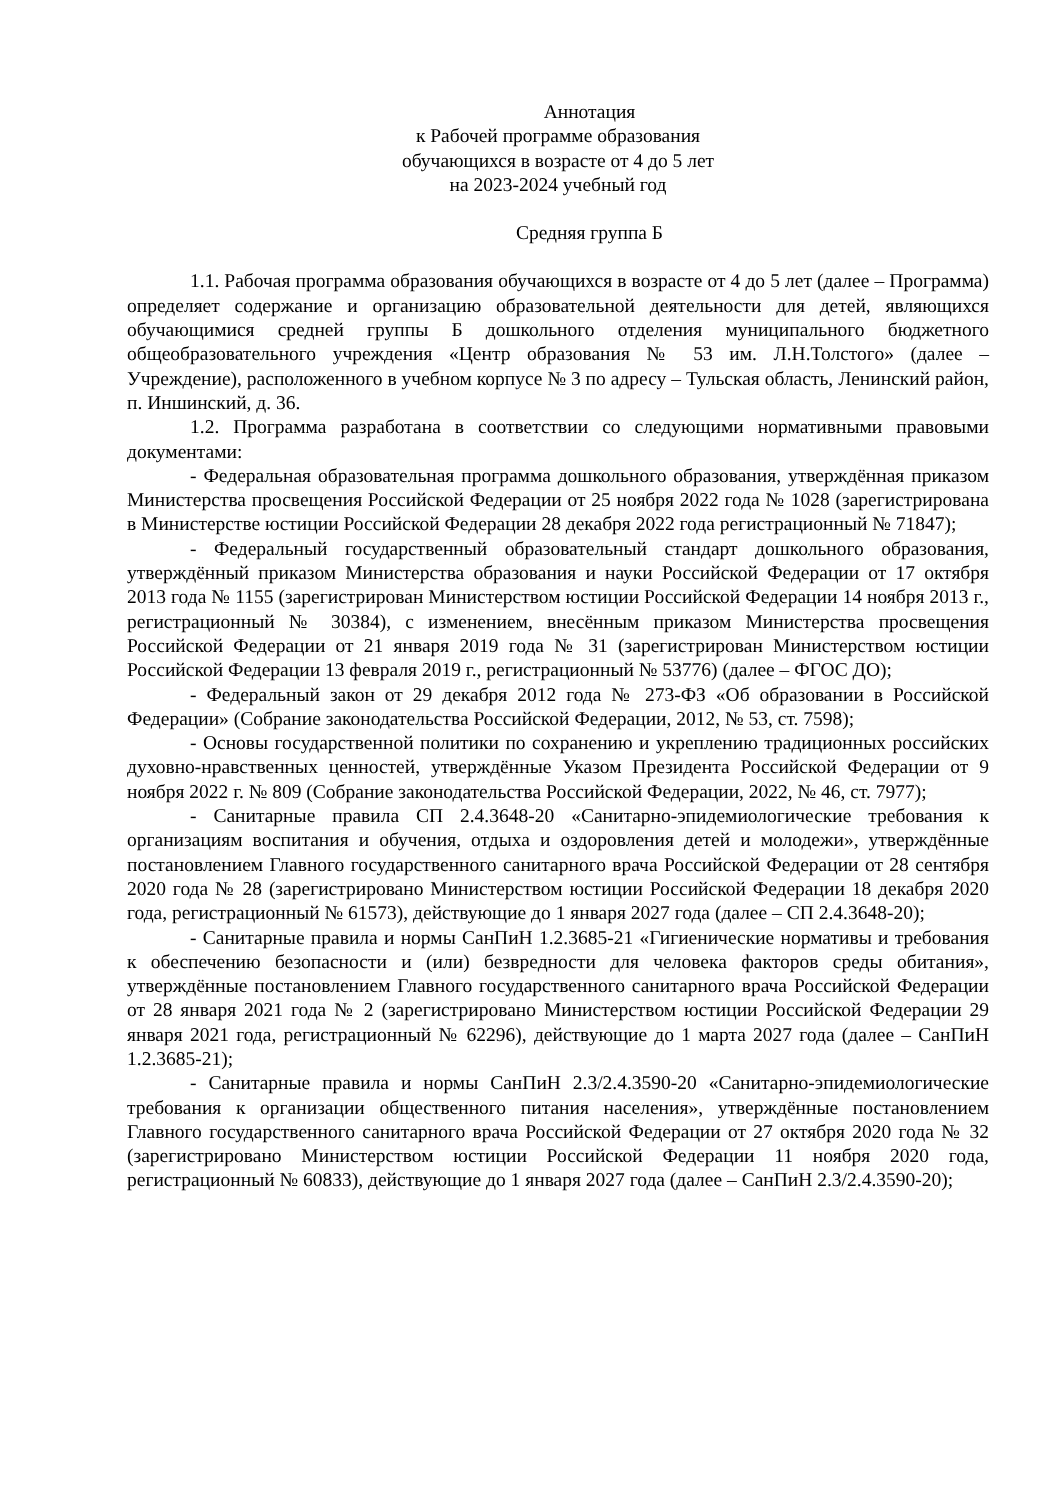Аннотация
к Рабочей программе образования
обучающихся в возрасте от 4 до 5 лет
на 2023-2024 учебный год
Средняя группа Б
1.1. Рабочая программа образования обучающихся в возрасте от 4 до 5 лет (далее – Программа) определяет содержание и организацию образовательной деятельности для детей, являющихся обучающимися средней группы Б дошкольного отделения муниципального бюджетного общеобразовательного учреждения «Центр образования № 53 им. Л.Н.Толстого» (далее – Учреждение), расположенного в учебном корпусе № 3 по адресу – Тульская область, Ленинский район, п. Иншинский, д. 36.
1.2. Программа разработана в соответствии со следующими нормативными правовыми документами:
- Федеральная образовательная программа дошкольного образования, утверждённая приказом Министерства просвещения Российской Федерации от 25 ноября 2022 года № 1028 (зарегистрирована в Министерстве юстиции Российской Федерации 28 декабря 2022 года регистрационный № 71847);
- Федеральный государственный образовательный стандарт дошкольного образования, утверждённый приказом Министерства образования и науки Российской Федерации от 17 октября 2013 года № 1155 (зарегистрирован Министерством юстиции Российской Федерации 14 ноября 2013 г., регистрационный № 30384), с изменением, внесённым приказом Министерства просвещения Российской Федерации от 21 января 2019 года № 31 (зарегистрирован Министерством юстиции Российской Федерации 13 февраля 2019 г., регистрационный № 53776) (далее – ФГОС ДО);
- Федеральный закон от 29 декабря 2012 года № 273-ФЗ «Об образовании в Российской Федерации» (Собрание законодательства Российской Федерации, 2012, № 53, ст. 7598);
- Основы государственной политики по сохранению и укреплению традиционных российских духовно-нравственных ценностей, утверждённые Указом Президента Российской Федерации от 9 ноября 2022 г. № 809 (Собрание законодательства Российской Федерации, 2022, № 46, ст. 7977);
- Санитарные правила СП 2.4.3648-20 «Санитарно-эпидемиологические требования к организациям воспитания и обучения, отдыха и оздоровления детей и молодежи», утверждённые постановлением Главного государственного санитарного врача Российской Федерации от 28 сентября 2020 года № 28 (зарегистрировано Министерством юстиции Российской Федерации 18 декабря 2020 года, регистрационный № 61573), действующие до 1 января 2027 года (далее – СП 2.4.3648-20);
- Санитарные правила и нормы СанПиН 1.2.3685-21 «Гигиенические нормативы и требования к обеспечению безопасности и (или) безвредности для человека факторов среды обитания», утверждённые постановлением Главного государственного санитарного врача Российской Федерации от 28 января 2021 года № 2 (зарегистрировано Министерством юстиции Российской Федерации 29 января 2021 года, регистрационный № 62296), действующие до 1 марта 2027 года (далее – СанПиН 1.2.3685-21);
- Санитарные правила и нормы СанПиН 2.3/2.4.3590-20 «Санитарно-эпидемиологические требования к организации общественного питания населения», утверждённые постановлением Главного государственного санитарного врача Российской Федерации от 27 октября 2020 года № 32 (зарегистрировано Министерством юстиции Российской Федерации 11 ноября 2020 года, регистрационный № 60833), действующие до 1 января 2027 года (далее – СанПиН 2.3/2.4.3590-20);